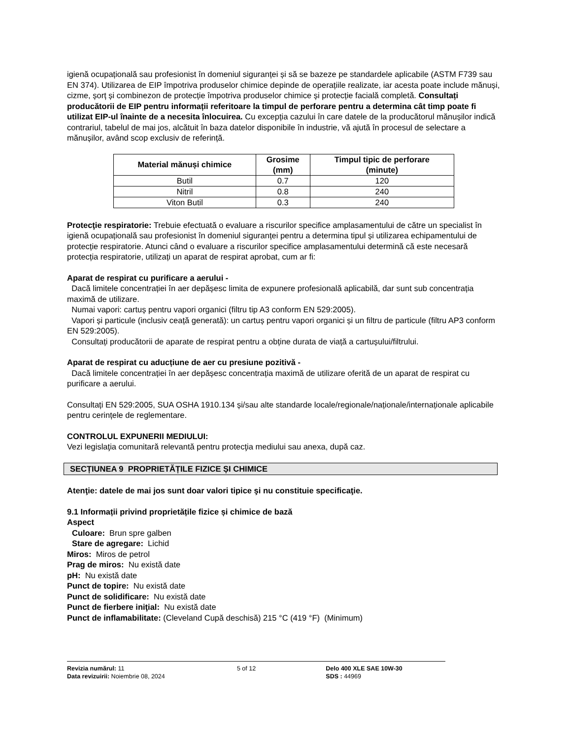igienă ocupațională sau profesionist în domeniul siguranței și să se bazeze pe standardele aplicabile (ASTM F739 sau EN 374). Utilizarea de EIP împotriva produselor chimice depinde de operațiile realizate, iar acesta poate include mănuși, cizme, șorț și combinezon de protecție împotriva produselor chimice și protecție facială completă. Consultați producătorii de EIP pentru informații referitoare la timpul de perforare pentru a determina cât timp poate fi utilizat EIP-ul înainte de a necesita înlocuirea. Cu excepția cazului în care datele de la producătorul mănușilor indică contrariul, tabelul de mai jos, alcătuit în baza datelor disponibile în industrie, vă ajută în procesul de selectare a mănușilor, având scop exclusiv de referință.
| Material mănuși chimice | Grosime (mm) | Timpul tipic de perforare (minute) |
| --- | --- | --- |
| Butil | 0.7 | 120 |
| Nitril | 0.8 | 240 |
| Viton Butil | 0.3 | 240 |
Protecţie respiratorie: Trebuie efectuată o evaluare a riscurilor specifice amplasamentului de către un specialist în igienă ocupațională sau profesionist în domeniul siguranței pentru a determina tipul și utilizarea echipamentului de protecție respiratorie. Atunci când o evaluare a riscurilor specifice amplasamentului determină că este necesară protecția respiratorie, utilizați un aparat de respirat aprobat, cum ar fi:
Aparat de respirat cu purificare a aerului -
Dacă limitele concentrației în aer depășesc limita de expunere profesională aplicabilă, dar sunt sub concentrația maximă de utilizare.
Numai vapori: cartuș pentru vapori organici (filtru tip A3 conform EN 529:2005).
Vapori și particule (inclusiv ceață generată): un cartuș pentru vapori organici și un filtru de particule (filtru AP3 conform EN 529:2005).
Consultați producătorii de aparate de respirat pentru a obține durata de viață a cartușului/filtrului.
Aparat de respirat cu aducțiune de aer cu presiune pozitivă -
Dacă limitele concentrației în aer depășesc concentrația maximă de utilizare oferită de un aparat de respirat cu purificare a aerului.
Consultați EN 529:2005, SUA OSHA 1910.134 și/sau alte standarde locale/regionale/naționale/internaționale aplicabile pentru cerințele de reglementare.
CONTROLUL EXPUNERII MEDIULUI:
Vezi legislaţia comunitară relevantă pentru protecţia mediului sau anexa, după caz.
SECȚIUNEA 9 PROPRIETĂȚILE FIZICE ȘI CHIMICE
Atenţie: datele de mai jos sunt doar valori tipice şi nu constituie specificaţie.
9.1 Informații privind proprietățile fizice și chimice de bază
Aspect
Culoare: Brun spre galben
Stare de agregare: Lichid
Miros: Miros de petrol
Prag de miros: Nu există date
pH: Nu există date
Punct de topire: Nu există date
Punct de solidificare: Nu există date
Punct de fierbere iniţial: Nu există date
Punct de inflamabilitate: (Cleveland Cupă deschisă) 215 °C (419 °F) (Minimum)
Revizia numărul: 11
Data revizuirii: Noiembrie 08, 2024
5 of 12 Delo 400 XLE SAE 10W-30
SDS : 44969